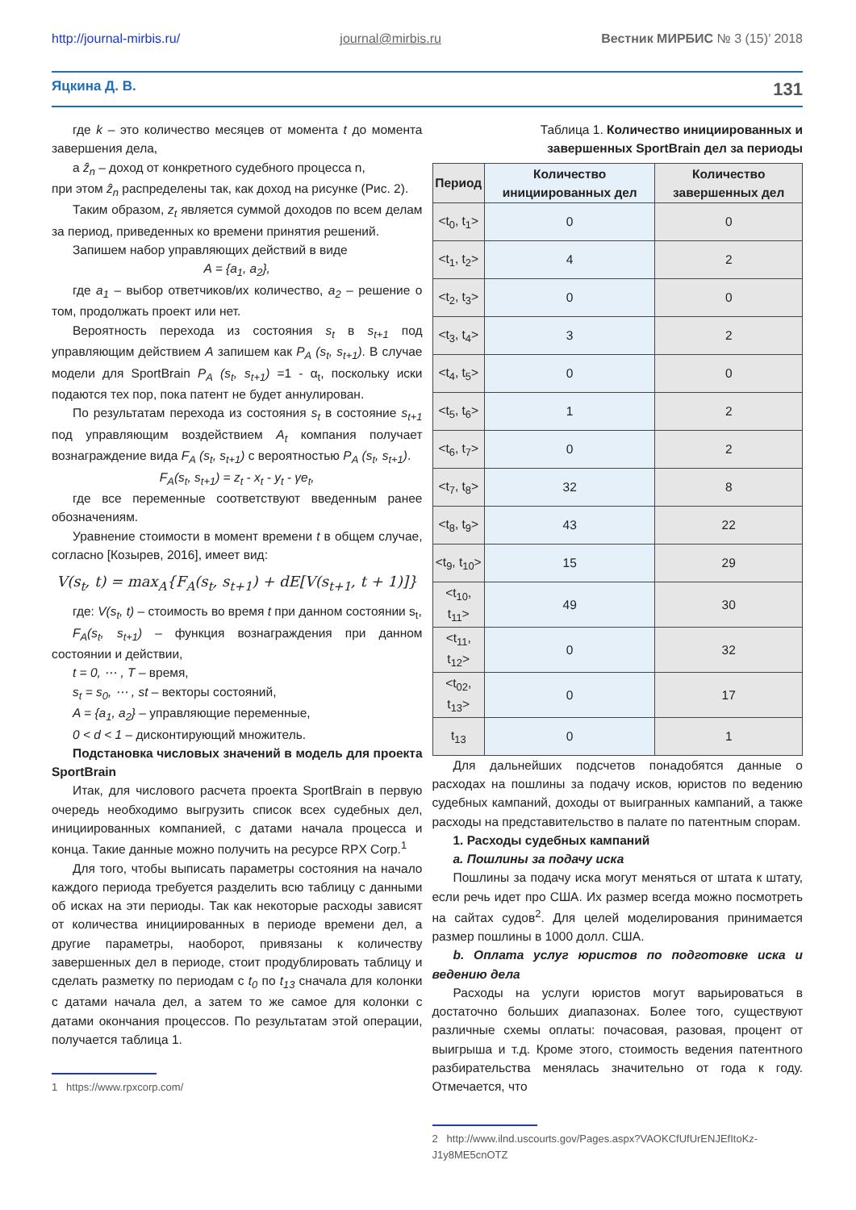http://journal-mirbis.ru/ journal@mirbis.ru Вестник МИРБИС № 3 (15)’ 2018
Яцкина Д. В. 131
где k – это количество месяцев от момента t до момента завершения дела,
а ẑ<sub>n</sub> – доход от конкретного судебного процесса n,
при этом ẑ<sub>n</sub> распределены так, как доход на рисунке (Рис. 2).
Таким образом, z<sub>t</sub> является суммой доходов по всем делам за период, приведенных ко времени принятия решений.
Запишем набор управляющих действий в виде
A = {a<sub>1</sub>, a<sub>2</sub>},
где a<sub>1</sub> – выбор ответчиков/их количество, a<sub>2</sub> – решение о том, продолжать проект или нет.
Вероятность перехода из состояния s<sub>t</sub> в s<sub>t+1</sub> под управляющим действием A запишем как P<sub>A</sub> (s<sub>t</sub>, s<sub>t+1</sub>). В случае модели для SportBrain P<sub>A</sub> (s<sub>t</sub>, s<sub>t+1</sub>) =1 - α<sub>t</sub>, поскольку иски подаются тех пор, пока патент не будет аннулирован.
По результатам перехода из состояния s<sub>t</sub> в состояние s<sub>t+1</sub> под управляющим воздействием A<sub>t</sub> компания получает вознаграждение вида F<sub>A</sub> (s<sub>t</sub>, s<sub>t+1</sub>) с вероятностью P<sub>A</sub> (s<sub>t</sub>, s<sub>t+1</sub>).
F<sub>A</sub>(s<sub>t</sub>, s<sub>t+1</sub>) = z<sub>t</sub> - x<sub>t</sub> - y<sub>t</sub> - γe<sub>t</sub>,
где все переменные соответствуют введенным ранее обозначениям.
Уравнение стоимости в момент времени t в общем случае, согласно [Козырев, 2016], имеет вид:
V(s<sub>t</sub>, t) = max<sub>A</sub>{F<sub>A</sub>(s<sub>t</sub>, s<sub>t+1</sub>) + dE[V(s<sub>t+1</sub>, t + 1)]}
где: V(s<sub>t</sub>, t) – стоимость во время t при данном состоянии s<sub>t</sub>,
F<sub>A</sub>(s<sub>t</sub>, s<sub>t+1</sub>) – функция вознаграждения при данном состоянии и действии,
t = 0, ⋯ , T – время,
s<sub>t</sub> = s<sub>0</sub>, ⋯ , st – векторы состояний,
A = {a<sub>1</sub>, a<sub>2</sub>} – управляющие переменные,
0 < d < 1 – дисконтирующий множитель.
Подстановка числовых значений в модель для проекта SportBrain
Итак, для числового расчета проекта SportBrain в первую очередь необходимо выгрузить список всех судебных дел, инициированных компанией, с датами начала процесса и конца. Такие данные можно получить на ресурсе RPX Corp.<sup>1</sup>
Для того, чтобы выписать параметры состояния на начало каждого периода требуется разделить всю таблицу с данными об исках на эти периоды. Так как некоторые расходы зависят от количества инициированных в периоде времени дел, а другие параметры, наоборот, привязаны к количеству завершенных дел в периоде, стоит продублировать таблицу и сделать разметку по периодам с t<sub>0</sub> по t<sub>13</sub> сначала для колонки с датами начала дел, а затем то же самое для колонки с датами окончания процессов. По результатам этой операции, получается таблица 1.
1 https://www.rpxcorp.com/
Таблица 1. Количество инициированных и завершенных SportBrain дел за периоды
| Период | Количество инициированных дел | Количество завершенных дел |
| --- | --- | --- |
| <t<sub>0</sub>, t<sub>1</sub>> | 0 | 0 |
| <t<sub>1</sub>, t<sub>2</sub>> | 4 | 2 |
| <t<sub>2</sub>, t<sub>3</sub>> | 0 | 0 |
| <t<sub>3</sub>, t<sub>4</sub>> | 3 | 2 |
| <t<sub>4</sub>, t<sub>5</sub>> | 0 | 0 |
| <t<sub>5</sub>, t<sub>6</sub>> | 1 | 2 |
| <t<sub>6</sub>, t<sub>7</sub>> | 0 | 2 |
| <t<sub>7</sub>, t<sub>8</sub>> | 32 | 8 |
| <t<sub>8</sub>, t<sub>9</sub>> | 43 | 22 |
| <t<sub>9</sub>, t<sub>10</sub>> | 15 | 29 |
| <t<sub>10</sub>, t<sub>11</sub>> | 49 | 30 |
| <t<sub>11</sub>, t<sub>12</sub>> | 0 | 32 |
| <t<sub>02</sub>, t<sub>13</sub>> | 0 | 17 |
| t<sub>13</sub> | 0 | 1 |
Для дальнейших подсчетов понадобятся данные о расходах на пошлины за подачу исков, юристов по ведению судебных кампаний, доходы от выигранных кампаний, а также расходы на представительство в палате по патентным спорам.
1. Расходы судебных кампаний
a. Пошлины за подачу иска
Пошлины за подачу иска могут меняться от штата к штату, если речь идет про США. Их размер всегда можно посмотреть на сайтах судов<sup>2</sup>. Для целей моделирования принимается размер пошлины в 1000 долл. США.
b. Оплата услуг юристов по подготовке иска и ведению дела
Расходы на услуги юристов могут варьироваться в достаточно больших диапазонах. Более того, существуют различные схемы оплаты: почасовая, разовая, процент от выигрыша и т.д. Кроме этого, стоимость ведения патентного разбирательства менялась значительно от года к году. Отмечается, что
2 http://www.ilnd.uscourts.gov/Pages.aspx?VAOKCfUfUrENJEfItoKz-J1y8ME5cnOTZ